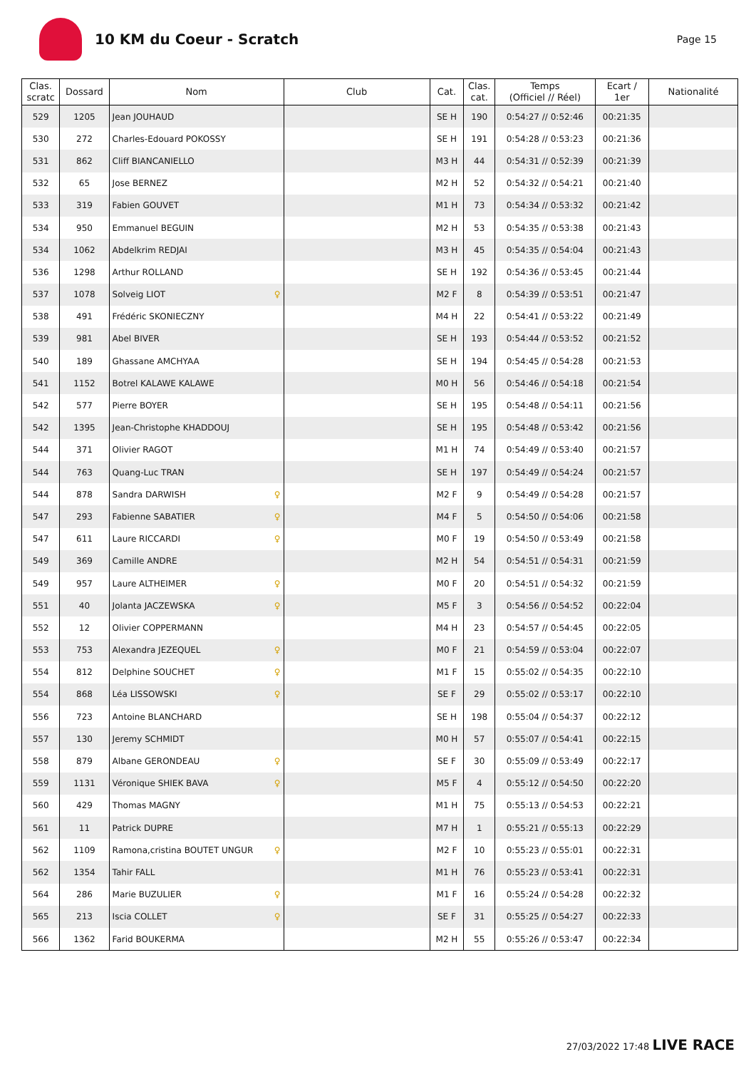10 KM du Coeur - Scratch
Page 15
| Clas. scratc | Dossard | Nom | Club | Cat. | Clas. cat. | Temps (Officiel // Réel) | Ecart / 1er | Nationalité |
| --- | --- | --- | --- | --- | --- | --- | --- | --- |
| 529 | 1205 | Jean JOUHAUD | | SE H | 190 | 0:54:27 // 0:52:46 | 00:21:35 | |
| 530 | 272 | Charles-Edouard POKOSSY | | SE H | 191 | 0:54:28 // 0:53:23 | 00:21:36 | |
| 531 | 862 | Cliff BIANCANIELLO | | M3 H | 44 | 0:54:31 // 0:52:39 | 00:21:39 | |
| 532 | 65 | Jose BERNEZ | | M2 H | 52 | 0:54:32 // 0:54:21 | 00:21:40 | |
| 533 | 319 | Fabien GOUVET | | M1 H | 73 | 0:54:34 // 0:53:32 | 00:21:42 | |
| 534 | 950 | Emmanuel BEGUIN | | M2 H | 53 | 0:54:35 // 0:53:38 | 00:21:43 | |
| 534 | 1062 | Abdelkrim REDJAI | | M3 H | 45 | 0:54:35 // 0:54:04 | 00:21:43 | |
| 536 | 1298 | Arthur ROLLAND | | SE H | 192 | 0:54:36 // 0:53:45 | 00:21:44 | |
| 537 | 1078 | Solveig LIOT ♀ | | M2 F | 8 | 0:54:39 // 0:53:51 | 00:21:47 | |
| 538 | 491 | Frédéric SKONIECZNY | | M4 H | 22 | 0:54:41 // 0:53:22 | 00:21:49 | |
| 539 | 981 | Abel BIVER | | SE H | 193 | 0:54:44 // 0:53:52 | 00:21:52 | |
| 540 | 189 | Ghassane AMCHYAA | | SE H | 194 | 0:54:45 // 0:54:28 | 00:21:53 | |
| 541 | 1152 | Botrel KALAWE KALAWE | | M0 H | 56 | 0:54:46 // 0:54:18 | 00:21:54 | |
| 542 | 577 | Pierre BOYER | | SE H | 195 | 0:54:48 // 0:54:11 | 00:21:56 | |
| 542 | 1395 | Jean-Christophe KHADDOUJ | | SE H | 195 | 0:54:48 // 0:53:42 | 00:21:56 | |
| 544 | 371 | Olivier RAGOT | | M1 H | 74 | 0:54:49 // 0:53:40 | 00:21:57 | |
| 544 | 763 | Quang-Luc TRAN | | SE H | 197 | 0:54:49 // 0:54:24 | 00:21:57 | |
| 544 | 878 | Sandra DARWISH ♀ | | M2 F | 9 | 0:54:49 // 0:54:28 | 00:21:57 | |
| 547 | 293 | Fabienne SABATIER ♀ | | M4 F | 5 | 0:54:50 // 0:54:06 | 00:21:58 | |
| 547 | 611 | Laure RICCARDI ♀ | | M0 F | 19 | 0:54:50 // 0:53:49 | 00:21:58 | |
| 549 | 369 | Camille ANDRE | | M2 H | 54 | 0:54:51 // 0:54:31 | 00:21:59 | |
| 549 | 957 | Laure ALTHEIMER ♀ | | M0 F | 20 | 0:54:51 // 0:54:32 | 00:21:59 | |
| 551 | 40 | Jolanta JACZEWSKA ♀ | | M5 F | 3 | 0:54:56 // 0:54:52 | 00:22:04 | |
| 552 | 12 | Olivier COPPERMANN | | M4 H | 23 | 0:54:57 // 0:54:45 | 00:22:05 | |
| 553 | 753 | Alexandra JEZEQUEL ♀ | | M0 F | 21 | 0:54:59 // 0:53:04 | 00:22:07 | |
| 554 | 812 | Delphine SOUCHET ♀ | | M1 F | 15 | 0:55:02 // 0:54:35 | 00:22:10 | |
| 554 | 868 | Léa LISSOWSKI ♀ | | SE F | 29 | 0:55:02 // 0:53:17 | 00:22:10 | |
| 556 | 723 | Antoine BLANCHARD | | SE H | 198 | 0:55:04 // 0:54:37 | 00:22:12 | |
| 557 | 130 | Jeremy SCHMIDT | | M0 H | 57 | 0:55:07 // 0:54:41 | 00:22:15 | |
| 558 | 879 | Albane GERONDEAU ♀ | | SE F | 30 | 0:55:09 // 0:53:49 | 00:22:17 | |
| 559 | 1131 | Véronique SHIEK BAVA ♀ | | M5 F | 4 | 0:55:12 // 0:54:50 | 00:22:20 | |
| 560 | 429 | Thomas MAGNY | | M1 H | 75 | 0:55:13 // 0:54:53 | 00:22:21 | |
| 561 | 11 | Patrick DUPRE | | M7 H | 1 | 0:55:21 // 0:55:13 | 00:22:29 | |
| 562 | 1109 | Ramona,cristina BOUTET UNGUR ♀ | | M2 F | 10 | 0:55:23 // 0:55:01 | 00:22:31 | |
| 562 | 1354 | Tahir FALL | | M1 H | 76 | 0:55:23 // 0:53:41 | 00:22:31 | |
| 564 | 286 | Marie BUZULIER ♀ | | M1 F | 16 | 0:55:24 // 0:54:28 | 00:22:32 | |
| 565 | 213 | Iscia COLLET ♀ | | SE F | 31 | 0:55:25 // 0:54:27 | 00:22:33 | |
| 566 | 1362 | Farid BOUKERMA | | M2 H | 55 | 0:55:26 // 0:53:47 | 00:22:34 | |
27/03/2022 17:48 LIVE RACE